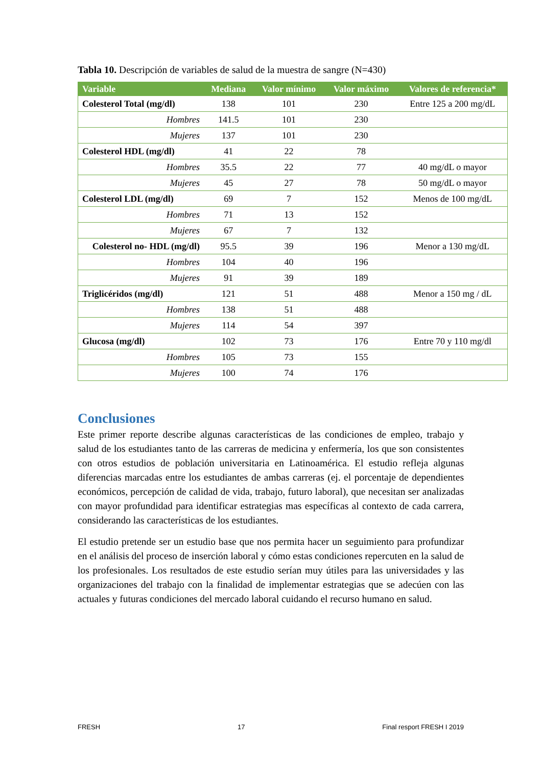Tabla 10. Descripción de variables de salud de la muestra de sangre (N=430)
| Variable | Mediana | Valor mínimo | Valor máximo | Valores de referencia* |
| --- | --- | --- | --- | --- |
| Colesterol Total (mg/dl) | 138 | 101 | 230 | Entre 125 a 200 mg/dL |
| Hombres | 141.5 | 101 | 230 | |
| Mujeres | 137 | 101 | 230 | |
| Colesterol HDL (mg/dl) | 41 | 22 | 78 | |
| Hombres | 35.5 | 22 | 77 | 40 mg/dL o mayor |
| Mujeres | 45 | 27 | 78 | 50 mg/dL o mayor |
| Colesterol LDL (mg/dl) | 69 | 7 | 152 | Menos de 100 mg/dL |
| Hombres | 71 | 13 | 152 | |
| Mujeres | 67 | 7 | 132 | |
| Colesterol no- HDL (mg/dl) | 95.5 | 39 | 196 | Menor a 130 mg/dL |
| Hombres | 104 | 40 | 196 | |
| Mujeres | 91 | 39 | 189 | |
| Triglicéridos (mg/dl) | 121 | 51 | 488 | Menor a 150 mg / dL |
| Hombres | 138 | 51 | 488 | |
| Mujeres | 114 | 54 | 397 | |
| Glucosa (mg/dl) | 102 | 73 | 176 | Entre 70 y 110 mg/dl |
| Hombres | 105 | 73 | 155 | |
| Mujeres | 100 | 74 | 176 | |
Conclusiones
Este primer reporte describe algunas características de las condiciones de empleo, trabajo y salud de los estudiantes tanto de las carreras de medicina y enfermería, los que son consistentes con otros estudios de población universitaria en Latinoamérica. El estudio refleja algunas diferencias marcadas entre los estudiantes de ambas carreras (ej. el porcentaje de dependientes económicos, percepción de calidad de vida, trabajo, futuro laboral), que necesitan ser analizadas con mayor profundidad para identificar estrategias mas específicas al contexto de cada carrera, considerando las características de los estudiantes.
El estudio pretende ser un estudio base que nos permita hacer un seguimiento para profundizar en el análisis del proceso de inserción laboral y cómo estas condiciones repercuten en la salud de los profesionales. Los resultados de este estudio serían muy útiles para las universidades y las organizaciones del trabajo con la finalidad de implementar estrategias que se adecúen con las actuales y futuras condiciones del mercado laboral cuidando el recurso humano en salud.
FRESH 17 Final resport FRESH I 2019